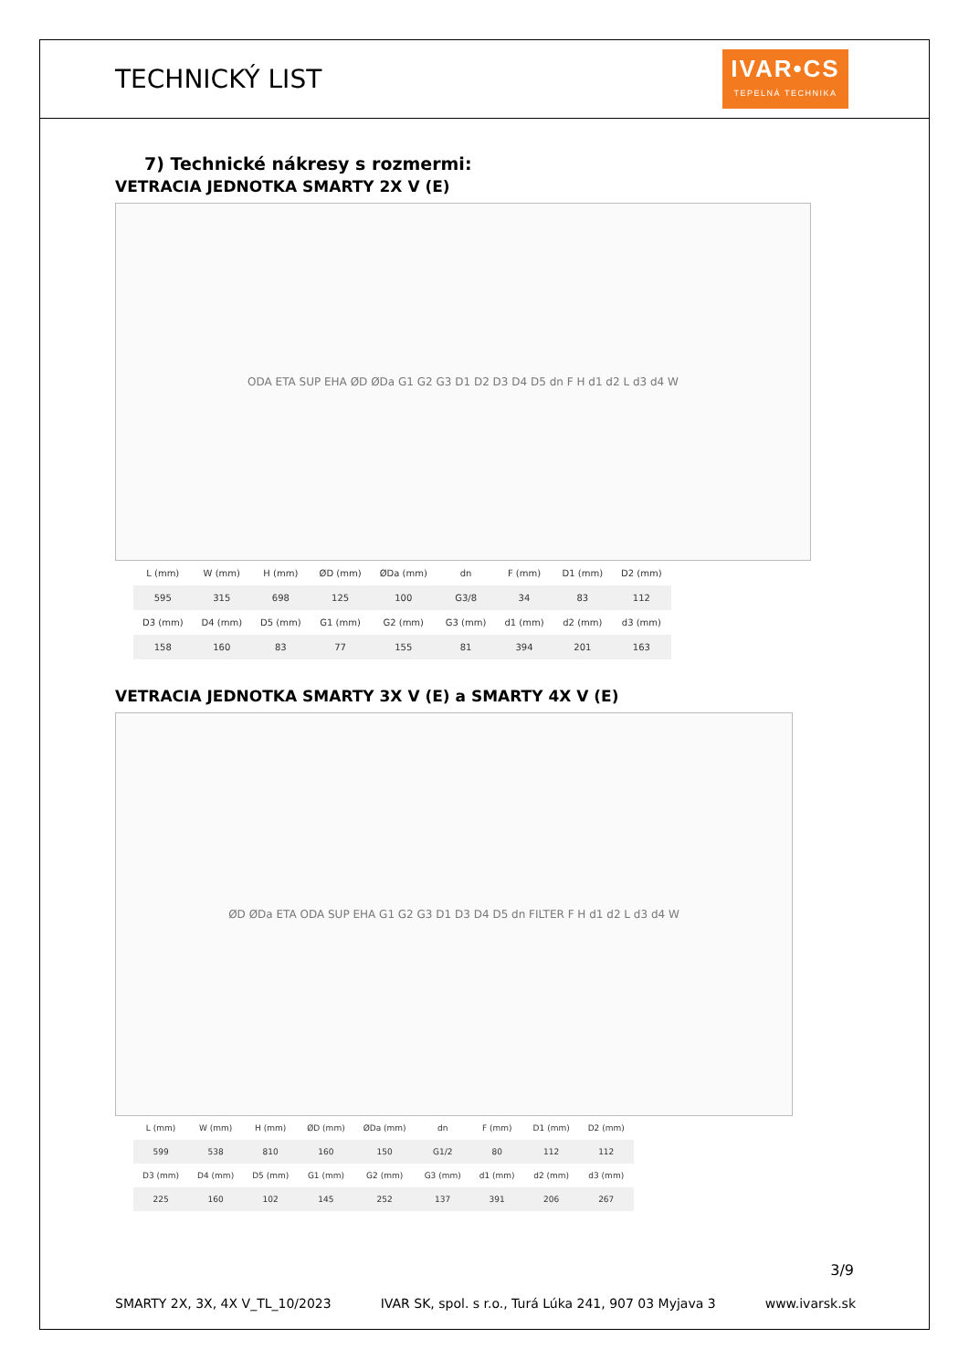TECHNICKÝ LIST
IVAR•CS
TEPELNÁ TECHNIKA
7) Technické nákresy s rozmermi:
VETRACIA JEDNOTKA SMARTY 2X V (E)
ODA ETA SUP EHA ØD ØDa G1 G2 G3 D1 D2 D3 D4 D5 dn F H d1 d2 L d3 d4 W
| L (mm) | W (mm) | H (mm) | ØD (mm) | ØDa (mm) | dn | F (mm) | D1 (mm) | D2 (mm) |
| --- | --- | --- | --- | --- | --- | --- | --- | --- |
| 595 | 315 | 698 | 125 | 100 | G3/8 | 34 | 83 | 112 |
| D3 (mm) | D4 (mm) | D5 (mm) | G1 (mm) | G2 (mm) | G3 (mm) | d1 (mm) | d2 (mm) | d3 (mm) |
| 158 | 160 | 83 | 77 | 155 | 81 | 394 | 201 | 163 |
VETRACIA JEDNOTKA SMARTY 3X V (E) a SMARTY 4X V (E)
ØD ØDa ETA ODA SUP EHA G1 G2 G3 D1 D3 D4 D5 dn FILTER F H d1 d2 L d3 d4 W
| L (mm) | W (mm) | H (mm) | ØD (mm) | ØDa (mm) | dn | F (mm) | D1 (mm) | D2 (mm) |
| --- | --- | --- | --- | --- | --- | --- | --- | --- |
| 599 | 538 | 810 | 160 | 150 | G1/2 | 80 | 112 | 112 |
| D3 (mm) | D4 (mm) | D5 (mm) | G1 (mm) | G2 (mm) | G3 (mm) | d1 (mm) | d2 (mm) | d3 (mm) |
| 225 | 160 | 102 | 145 | 252 | 137 | 391 | 206 | 267 |
3/9
SMARTY 2X, 3X, 4X V_TL_10/2023 IVAR SK, spol. s r.o., Turá Lúka 241, 907 03 Myjava 3 www.ivarsk.sk